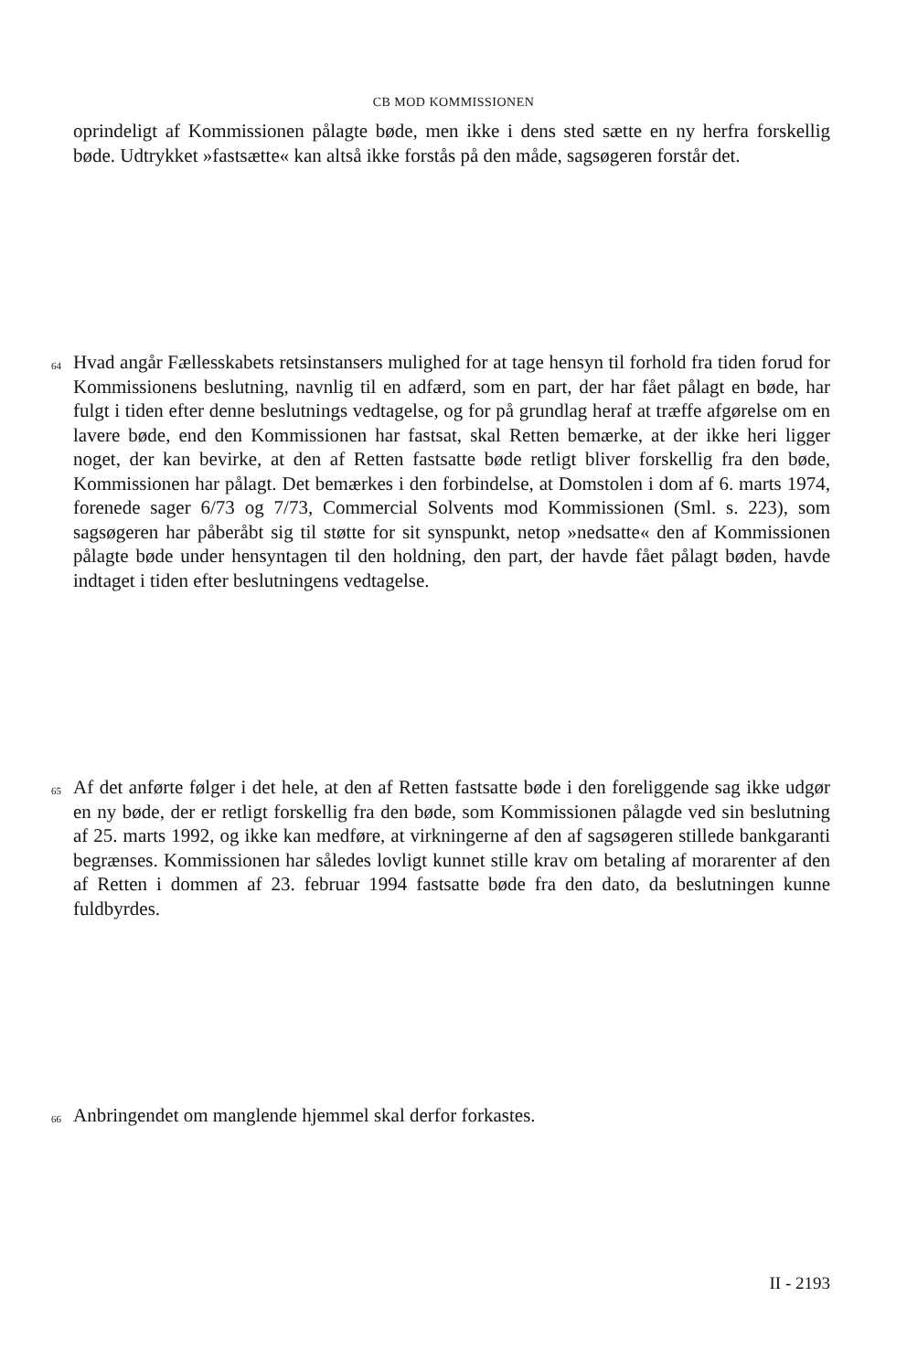CB MOD KOMMISSIONEN
oprindeligt af Kommissionen pålagte bøde, men ikke i dens sted sætte en ny herfra forskellig bøde. Udtrykket »fastsætte« kan altså ikke forstås på den måde, sagsøgeren forstår det.
64
Hvad angår Fællesskabets retsinstansers mulighed for at tage hensyn til forhold fra tiden forud for Kommissionens beslutning, navnlig til en adfærd, som en part, der har fået pålagt en bøde, har fulgt i tiden efter denne beslutnings vedtagelse, og for på grundlag heraf at træffe afgørelse om en lavere bøde, end den Kommissionen har fastsat, skal Retten bemærke, at der ikke heri ligger noget, der kan bevirke, at den af Retten fastsatte bøde retligt bliver forskellig fra den bøde, Kommissionen har pålagt. Det bemærkes i den forbindelse, at Domstolen i dom af 6. marts 1974, forenede sager 6/73 og 7/73, Commercial Solvents mod Kommissionen (Sml. s. 223), som sagsøgeren har påberåbt sig til støtte for sit synspunkt, netop »nedsatte« den af Kommissionen pålagte bøde under hensyntagen til den holdning, den part, der havde fået pålagt bøden, havde indtaget i tiden efter beslutningens vedtagelse.
65
Af det anførte følger i det hele, at den af Retten fastsatte bøde i den foreliggende sag ikke udgør en ny bøde, der er retligt forskellig fra den bøde, som Kommissionen pålagde ved sin beslutning af 25. marts 1992, og ikke kan medføre, at virkningerne af den af sagsøgeren stillede bankgaranti begrænses. Kommissionen har således lovligt kunnet stille krav om betaling af morarenter af den af Retten i dommen af 23. februar 1994 fastsatte bøde fra den dato, da beslutningen kunne fuldbyrdes.
66
Anbringendet om manglende hjemmel skal derfor forkastes.
II - 2193